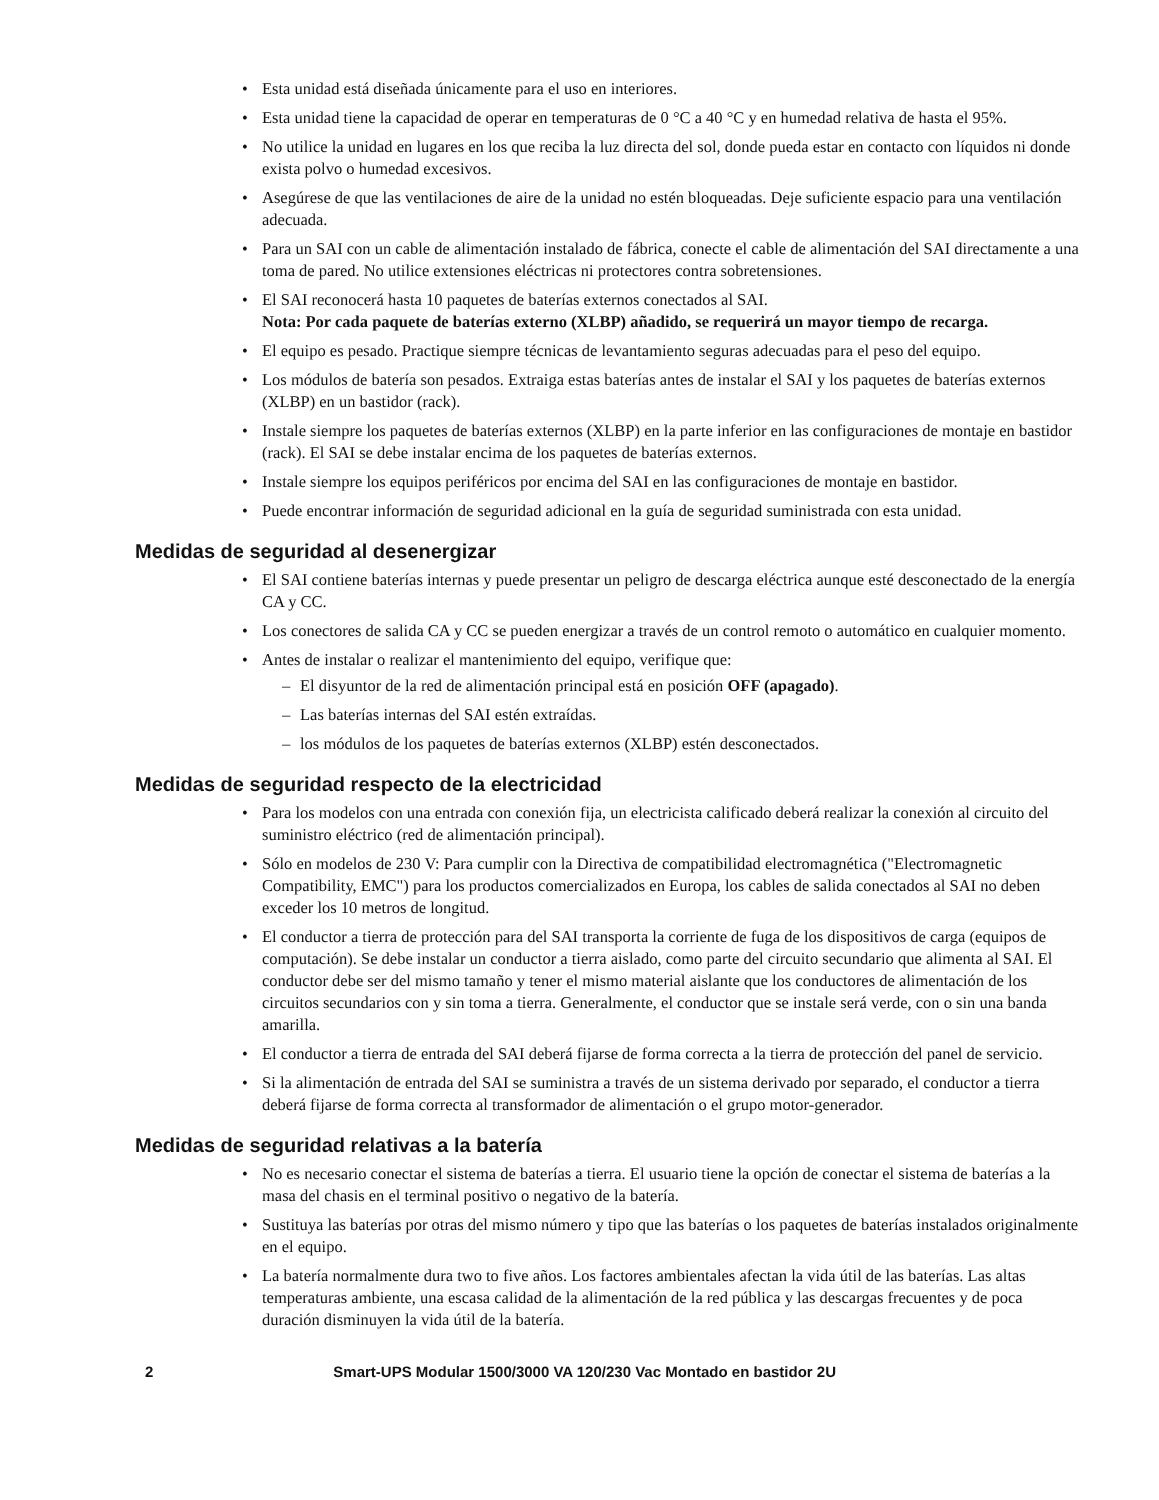• Esta unidad está diseñada únicamente para el uso en interiores.
• Esta unidad tiene la capacidad de operar en temperaturas de 0 °C a 40 °C y en humedad relativa de hasta el 95%.
• No utilice la unidad en lugares en los que reciba la luz directa del sol, donde pueda estar en contacto con líquidos ni donde exista polvo o humedad excesivos.
• Asegúrese de que las ventilaciones de aire de la unidad no estén bloqueadas. Deje suficiente espacio para una ventilación adecuada.
• Para un SAI con un cable de alimentación instalado de fábrica, conecte el cable de alimentación del SAI directamente a una toma de pared. No utilice extensiones eléctricas ni protectores contra sobretensiones.
• El SAI reconocerá hasta 10 paquetes de baterías externos conectados al SAI.
Nota: Por cada paquete de baterías externo (XLBP) añadido, se requerirá un mayor tiempo de recarga.
• El equipo es pesado. Practique siempre técnicas de levantamiento seguras adecuadas para el peso del equipo.
• Los módulos de batería son pesados. Extraiga estas baterías antes de instalar el SAI y los paquetes de baterías externos (XLBP) en un bastidor (rack).
• Instale siempre los paquetes de baterías externos (XLBP) en la parte inferior en las configuraciones de montaje en bastidor (rack). El SAI se debe instalar encima de los paquetes de baterías externos.
• Instale siempre los equipos periféricos por encima del SAI en las configuraciones de montaje en bastidor.
• Puede encontrar información de seguridad adicional en la guía de seguridad suministrada con esta unidad.
Medidas de seguridad al desenergizar
• El SAI contiene baterías internas y puede presentar un peligro de descarga eléctrica aunque esté desconectado de la energía CA y CC.
• Los conectores de salida CA y CC se pueden energizar a través de un control remoto o automático en cualquier momento.
• Antes de instalar o realizar el mantenimiento del equipo, verifique que:
– El disyuntor de la red de alimentación principal está en posición OFF (apagado).
– Las baterías internas del SAI estén extraídas.
– los módulos de los paquetes de baterías externos (XLBP) estén desconectados.
Medidas de seguridad respecto de la electricidad
• Para los modelos con una entrada con conexión fija, un electricista calificado deberá realizar la conexión al circuito del suministro eléctrico (red de alimentación principal).
• Sólo en modelos de 230 V: Para cumplir con la Directiva de compatibilidad electromagnética ("Electromagnetic Compatibility, EMC") para los productos comercializados en Europa, los cables de salida conectados al SAI no deben exceder los 10 metros de longitud.
• El conductor a tierra de protección para del SAI transporta la corriente de fuga de los dispositivos de carga (equipos de computación). Se debe instalar un conductor a tierra aislado, como parte del circuito secundario que alimenta al SAI. El conductor debe ser del mismo tamaño y tener el mismo material aislante que los conductores de alimentación de los circuitos secundarios con y sin toma a tierra. Generalmente, el conductor que se instale será verde, con o sin una banda amarilla.
• El conductor a tierra de entrada del SAI deberá fijarse de forma correcta a la tierra de protección del panel de servicio.
• Si la alimentación de entrada del SAI se suministra a través de un sistema derivado por separado, el conductor a tierra deberá fijarse de forma correcta al transformador de alimentación o el grupo motor-generador.
Medidas de seguridad relativas a la batería
• No es necesario conectar el sistema de baterías a tierra. El usuario tiene la opción de conectar el sistema de baterías a la masa del chasis en el terminal positivo o negativo de la batería.
• Sustituya las baterías por otras del mismo número y tipo que las baterías o los paquetes de baterías instalados originalmente en el equipo.
• La batería normalmente dura two to five años. Los factores ambientales afectan la vida útil de las baterías. Las altas temperaturas ambiente, una escasa calidad de la alimentación de la red pública y las descargas frecuentes y de poca duración disminuyen la vida útil de la batería.
2 Smart-UPS Modular 1500/3000 VA 120/230 Vac Montado en bastidor 2U